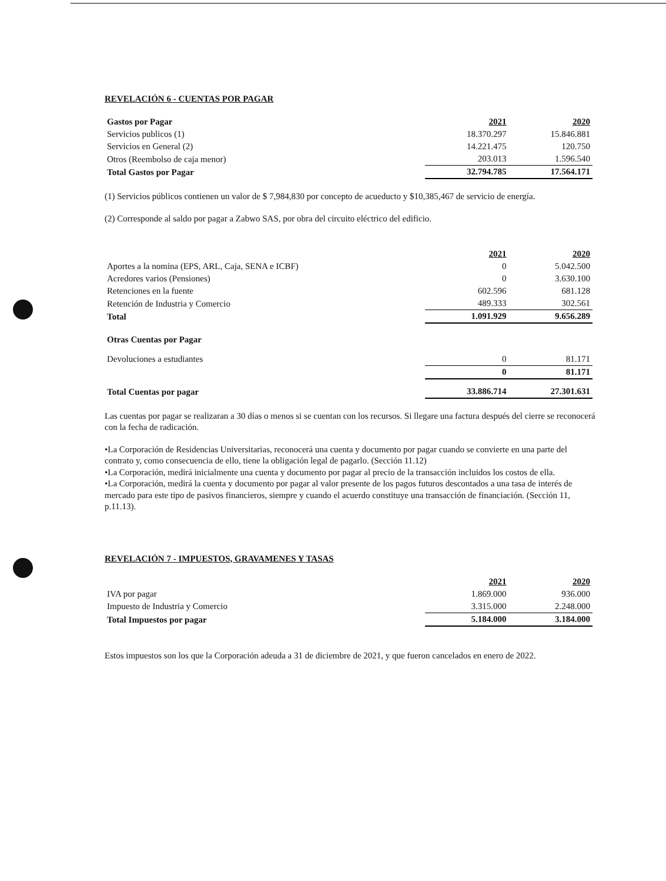REVELACIÓN 6 - CUENTAS POR PAGAR
| Gastos por Pagar | 2021 | 2020 |
| Servicios publicos (1) | 18.370.297 | 15.846.881 |
| Servicios en General (2) | 14.221.475 | 120.750 |
| Otros (Reembolso de caja menor) | 203.013 | 1.596.540 |
| Total Gastos por Pagar | 32.794.785 | 17.564.171 |
(1) Servicios públicos contienen un valor de $ 7,984,830 por concepto de acueducto y $10,385,467 de servicio de energía.
(2) Corresponde al saldo por pagar a Zabwo SAS, por obra del circuito eléctrico del edificio.
| | 2021 | 2020 |
| Aportes a la nomina (EPS, ARL, Caja, SENA e ICBF) | 0 | 5.042.500 |
| Acredores varios (Pensiones) | 0 | 3.630.100 |
| Retenciones en la fuente | 602.596 | 681.128 |
| Retención de Industria y Comercio | 489.333 | 302.561 |
| Total | 1.091.929 | 9.656.289 |
| Otras Cuentas por Pagar | | |
| Devoluciones a estudiantes | 0 | 81.171 |
| | 0 | 81.171 |
| Total Cuentas por pagar | 33.886.714 | 27.301.631 |
Las cuentas por pagar se realizaran a 30 días o menos si se cuentan con los recursos. Si llegare una factura después del cierre se reconocerá con la fecha de radicación.
•La Corporación de Residencias Universitarias, reconocerá una cuenta y documento por pagar cuando se convierte en una parte del contrato y, como consecuencia de ello, tiene la obligación legal de pagarlo. (Sección 11.12)
•La Corporación, medirá inicialmente una cuenta y documento por pagar al precio de la transacción incluidos los costos de ella.
•La Corporación, medirá la cuenta y documento por pagar al valor presente de los pagos futuros descontados a una tasa de interés de mercado para este tipo de pasivos financieros, siempre y cuando el acuerdo constituye una transacción de financiación. (Sección 11, p.11.13).
REVELACIÓN 7 - IMPUESTOS, GRAVAMENES Y TASAS
| | 2021 | 2020 |
| IVA por pagar | 1.869.000 | 936.000 |
| Impuesto de Industria y Comercio | 3.315.000 | 2.248.000 |
| Total Impuestos por pagar | 5.184.000 | 3.184.000 |
Estos impuestos son los que la Corporación adeuda a 31 de diciembre de 2021, y que fueron cancelados en enero de 2022.